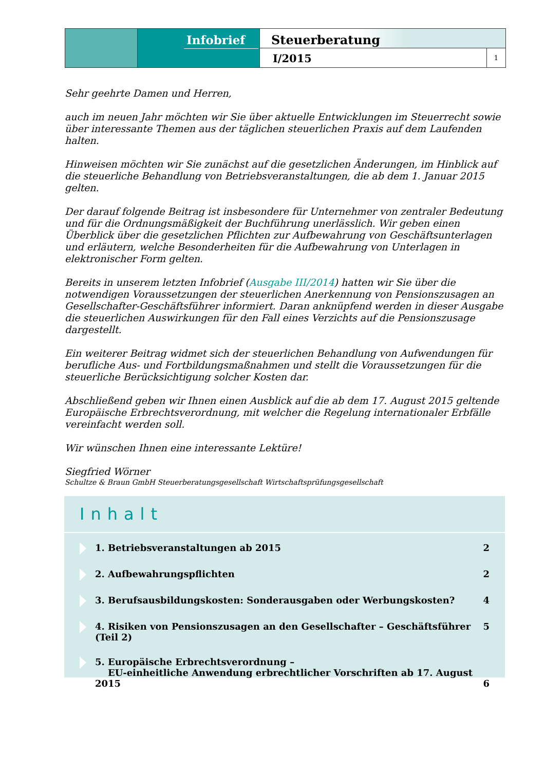Infobrief
Steuerberatung
I/2015
1
Sehr geehrte Damen und Herren,
auch im neuen Jahr möchten wir Sie über aktuelle Entwicklungen im Steuerrecht sowie über interessante Themen aus der täglichen steuerlichen Praxis auf dem Laufenden halten.
Hinweisen möchten wir Sie zunächst auf die gesetzlichen Änderungen, im Hinblick auf die steuerliche Behandlung von Betriebsveranstaltungen, die ab dem 1. Januar 2015 gelten.
Der darauf folgende Beitrag ist insbesondere für Unternehmer von zentraler Bedeutung und für die Ordnungsmäßigkeit der Buchführung unerlässlich. Wir geben einen Überblick über die gesetzlichen Pflichten zur Aufbewahrung von Geschäftsunterlagen und erläutern, welche Besonderheiten für die Aufbewahrung von Unterlagen in elektronischer Form gelten.
Bereits in unserem letzten Infobrief (Ausgabe III/2014) hatten wir Sie über die notwendigen Voraussetzungen der steuerlichen Anerkennung von Pensionszusagen an Gesellschafter-Geschäftsführer informiert. Daran anknüpfend werden in dieser Ausgabe die steuerlichen Auswirkungen für den Fall eines Verzichts auf die Pensionszusage dargestellt.
Ein weiterer Beitrag widmet sich der steuerlichen Behandlung von Aufwendungen für berufliche Aus- und Fortbildungsmaßnahmen und stellt die Voraussetzungen für die steuerliche Berücksichtigung solcher Kosten dar.
Abschließend geben wir Ihnen einen Ausblick auf die ab dem 17. August 2015 geltende Europäische Erbrechtsverordnung, mit welcher die Regelung internationaler Erbfälle vereinfacht werden soll.
Wir wünschen Ihnen eine interessante Lektüre!
Siegfried Wörner
Schultze & Braun GmbH Steuerberatungsgesellschaft Wirtschaftsprüfungsgesellschaft
Inhalt
1. Betriebsveranstaltungen ab 2015
2
2. Aufbewahrungspflichten 2
3. Berufsausbildungskosten: Sonderausgaben oder Werbungskosten?
4
4. Risiken von Pensionszusagen an den Gesellschafter – Geschäftsführer (Teil 2)
5
5. Europäische Erbrechtsverordnung –
EU-einheitliche Anwendung erbrechtlicher Vorschriften ab 17. August 2015
6